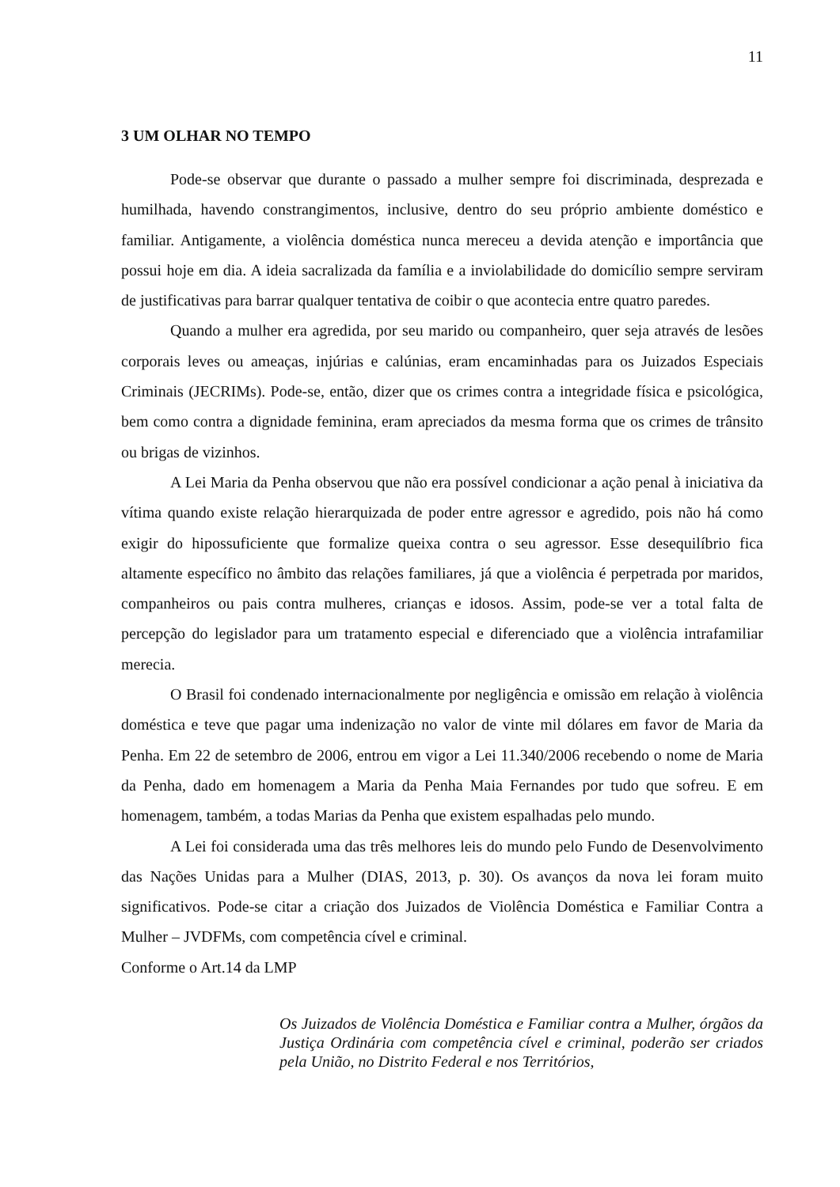11
3 UM OLHAR NO TEMPO
Pode-se observar que durante o passado a mulher sempre foi discriminada, desprezada e humilhada, havendo constrangimentos, inclusive, dentro do seu próprio ambiente doméstico e familiar. Antigamente, a violência doméstica nunca mereceu a devida atenção e importância que possui hoje em dia. A ideia sacralizada da família e a inviolabilidade do domicílio sempre serviram de justificativas para barrar qualquer tentativa de coibir o que acontecia entre quatro paredes.
Quando a mulher era agredida, por seu marido ou companheiro, quer seja através de lesões corporais leves ou ameaças, injúrias e calúnias, eram encaminhadas para os Juizados Especiais Criminais (JECRIMs). Pode-se, então, dizer que os crimes contra a integridade física e psicológica, bem como contra a dignidade feminina, eram apreciados da mesma forma que os crimes de trânsito ou brigas de vizinhos.
A Lei Maria da Penha observou que não era possível condicionar a ação penal à iniciativa da vítima quando existe relação hierarquizada de poder entre agressor e agredido, pois não há como exigir do hipossuficiente que formalize queixa contra o seu agressor. Esse desequilíbrio fica altamente específico no âmbito das relações familiares, já que a violência é perpetrada por maridos, companheiros ou pais contra mulheres, crianças e idosos. Assim, pode-se ver a total falta de percepção do legislador para um tratamento especial e diferenciado que a violência intrafamiliar merecia.
O Brasil foi condenado internacionalmente por negligência e omissão em relação à violência doméstica e teve que pagar uma indenização no valor de vinte mil dólares em favor de Maria da Penha. Em 22 de setembro de 2006, entrou em vigor a Lei 11.340/2006 recebendo o nome de Maria da Penha, dado em homenagem a Maria da Penha Maia Fernandes por tudo que sofreu. E em homenagem, também, a todas Marias da Penha que existem espalhadas pelo mundo.
A Lei foi considerada uma das três melhores leis do mundo pelo Fundo de Desenvolvimento das Nações Unidas para a Mulher (DIAS, 2013, p. 30). Os avanços da nova lei foram muito significativos. Pode-se citar a criação dos Juizados de Violência Doméstica e Familiar Contra a Mulher – JVDFMs, com competência cível e criminal.
Conforme o Art.14 da LMP
Os Juizados de Violência Doméstica e Familiar contra a Mulher, órgãos da Justiça Ordinária com competência cível e criminal, poderão ser criados pela União, no Distrito Federal e nos Territórios,